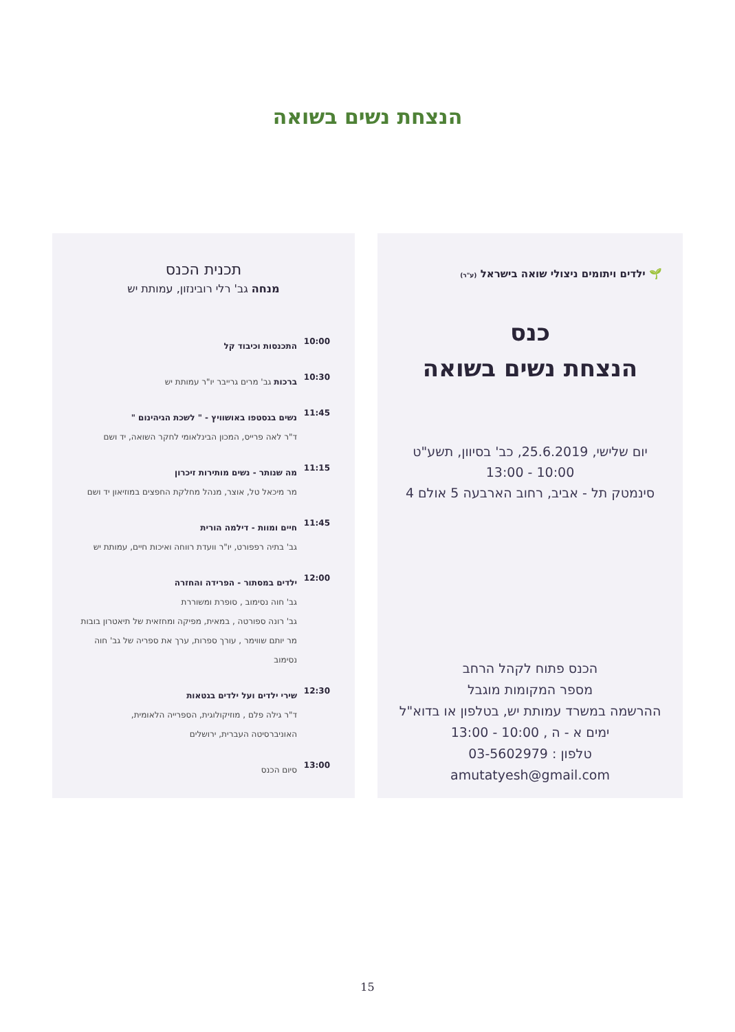הנצחת נשים בשואה
🌱 ילדים ויתומים ניצולי שואה בישראל (ע"ר)
כנס
הנצחת נשים בשואה
יום שלישי, 25.6.2019, כב' בסיוון, תשע"ט
10:00 - 13:00
סינמטק תל - אביב, רחוב הארבעה 5 אולם 4
הכנס פתוח לקהל הרחב
מספר המקומות מוגבל
ההרשמה במשרד עמותת יש, בטלפון או בדוא"ל
ימים א - ה , 10:00 - 13:00
טלפון : 03-5602979
amutatyesh@gmail.com
תכנית הכנס
מנחה גב' רלי רובינזון, עמותת יש
10:00
התכנסות וכיבוד קל
10:30
ברכות גב' מרים גרייבר יו"ר עמותת יש
11:45
נשים בגסטפו באושוויץ - " לשכת הגיהינום "
ד"ר לאה פרייס, המכון הבינלאומי לחקר השואה, יד ושם
11:15
מה שנותר - נשים מותירות זיכרון
מר מיכאל טל, אוצר, מנהל מחלקת החפצים במוזיאון יד ושם
11:45
חיים ומוות - דילמה הורית
גב' בתיה רפפורט, יו"ר וועדת רווחה ואיכות חיים, עמותת יש
12:00
ילדים במסתור - הפרידה והחזרה
גב' חוה נסימוב , סופרת ומשוררת
גב' רונה ספורטה , במאית, מפיקה ומחזאית של תיאטרון בובות
מר יותם שווימר , עורך ספרות, ערך את ספריה של גב' חוה נסימוב
12:30
שירי ילדים ועל ילדים בגטאות
ד"ר גילה פלם , מוזיקולוגית, הספרייה הלאומית,
האוניברסיטה העברית, ירושלים
13:00
סיום הכנס
15